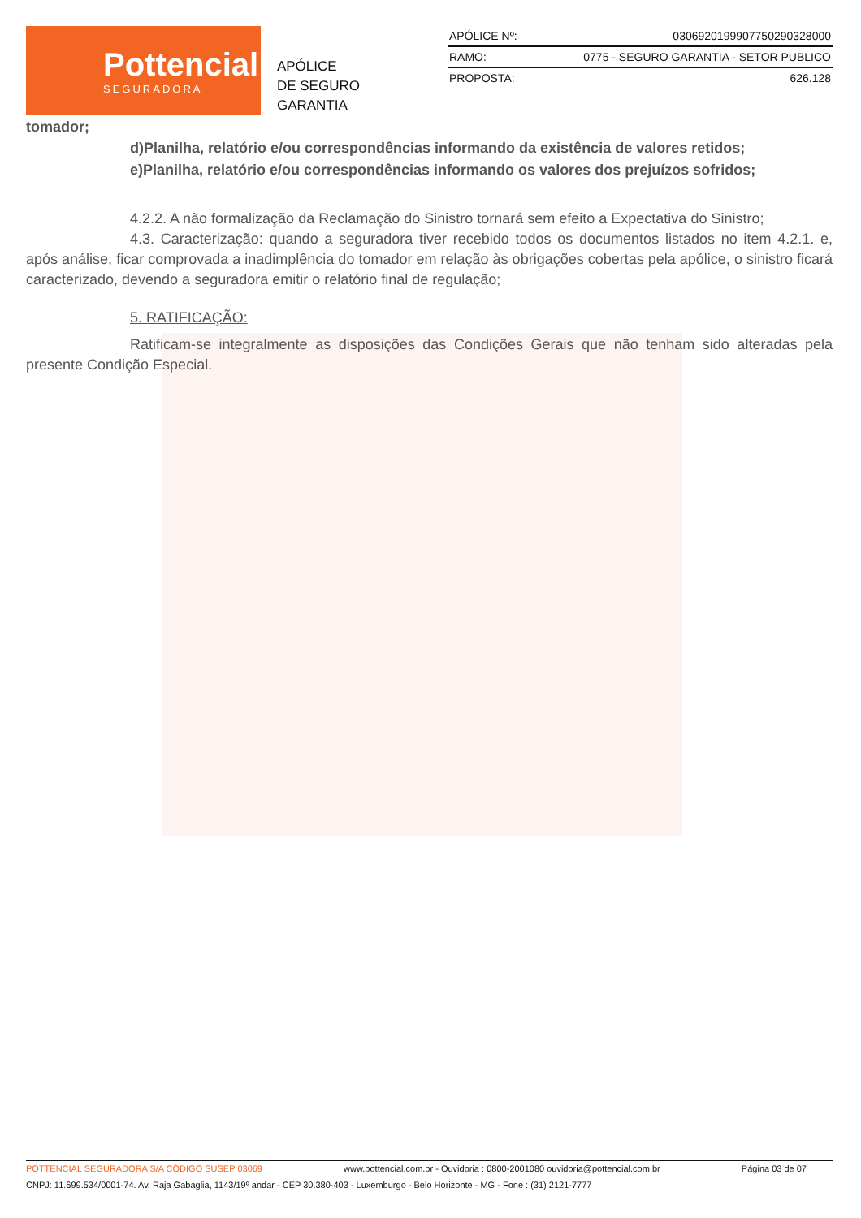Pottencial
SEGURADORA
APÓLICE
DE SEGURO GARANTIA
| APÓLICE Nº: | 0306920199907750290328000 |
| RAMO: | 0775 - SEGURO GARANTIA - SETOR PUBLICO |
| PROPOSTA: | 626.128 |
tomador;
d)Planilha, relatório e/ou correspondências informando da existência de valores retidos;
e)Planilha, relatório e/ou correspondências informando os valores dos prejuízos sofridos;
4.2.2. A não formalização da Reclamação do Sinistro tornará sem efeito a Expectativa do Sinistro;
4.3. Caracterização: quando a seguradora tiver recebido todos os documentos listados no item 4.2.1. e, após análise, ficar comprovada a inadimplência do tomador em relação às obrigações cobertas pela apólice, o sinistro ficará caracterizado, devendo a seguradora emitir o relatório final de regulação;
5. RATIFICAÇÃO:
Ratificam-se integralmente as disposições das Condições Gerais que não tenham sido alteradas pela presente Condição Especial.
POTTENCIAL SEGURADORA S/A CÓDIGO SUSEP 03069 www.pottencial.com.br - Ouvidoria : 0800-2001080 ouvidoria@pottencial.com.br Página 03 de 07
CNPJ: 11.699.534/0001-74. Av. Raja Gabaglia, 1143/19º andar - CEP 30.380-403 - Luxemburgo - Belo Horizonte - MG - Fone : (31) 2121-7777